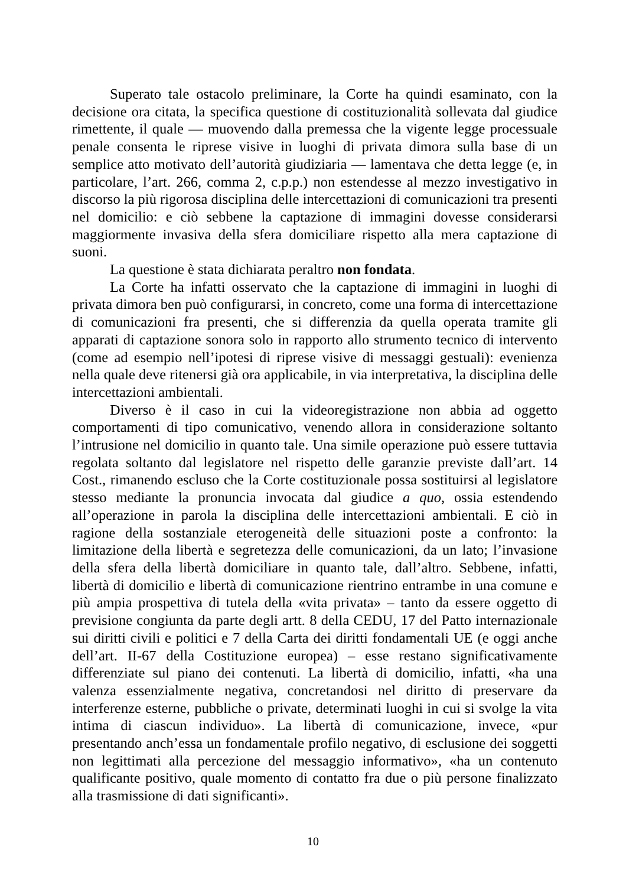Superato tale ostacolo preliminare, la Corte ha quindi esaminato, con la decisione ora citata, la specifica questione di costituzionalità sollevata dal giudice rimettente, il quale — muovendo dalla premessa che la vigente legge processuale penale consenta le riprese visive in luoghi di privata dimora sulla base di un semplice atto motivato dell’autorità giudiziaria — lamentava che detta legge (e, in particolare, l’art. 266, comma 2, c.p.p.) non estendesse al mezzo investigativo in discorso la più rigorosa disciplina delle intercettazioni di comunicazioni tra presenti nel domicilio: e ciò sebbene la captazione di immagini dovesse considerarsi maggiormente invasiva della sfera domiciliare rispetto alla mera captazione di suoni.
La questione è stata dichiarata peraltro non fondata.
La Corte ha infatti osservato che la captazione di immagini in luoghi di privata dimora ben può configurarsi, in concreto, come una forma di intercettazione di comunicazioni fra presenti, che si differenzia da quella operata tramite gli apparati di captazione sonora solo in rapporto allo strumento tecnico di intervento (come ad esempio nell’ipotesi di riprese visive di messaggi gestuali): evenienza nella quale deve ritenersi già ora applicabile, in via interpretativa, la disciplina delle intercettazioni ambientali.
Diverso è il caso in cui la videoregistrazione non abbia ad oggetto comportamenti di tipo comunicativo, venendo allora in considerazione soltanto l’intrusione nel domicilio in quanto tale. Una simile operazione può essere tuttavia regolata soltanto dal legislatore nel rispetto delle garanzie previste dall’art. 14 Cost., rimanendo escluso che la Corte costituzionale possa sostituirsi al legislatore stesso mediante la pronuncia invocata dal giudice a quo, ossia estendendo all’operazione in parola la disciplina delle intercettazioni ambientali. E ciò in ragione della sostanziale eterogeneità delle situazioni poste a confronto: la limitazione della libertà e segretezza delle comunicazioni, da un lato; l’invasione della sfera della libertà domiciliare in quanto tale, dall’altro. Sebbene, infatti, libertà di domicilio e libertà di comunicazione rientrino entrambe in una comune e più ampia prospettiva di tutela della «vita privata» – tanto da essere oggetto di previsione congiunta da parte degli artt. 8 della CEDU, 17 del Patto internazionale sui diritti civili e politici e 7 della Carta dei diritti fondamentali UE (e oggi anche dell’art. II-67 della Costituzione europea) – esse restano significativamente differenziate sul piano dei contenuti. La libertà di domicilio, infatti, «ha una valenza essenzialmente negativa, concretandosi nel diritto di preservare da interferenze esterne, pubbliche o private, determinati luoghi in cui si svolge la vita intima di ciascun individuo». La libertà di comunicazione, invece, «pur presentando anch’essa un fondamentale profilo negativo, di esclusione dei soggetti non legittimati alla percezione del messaggio informativo», «ha un contenuto qualificante positivo, quale momento di contatto fra due o più persone finalizzato alla trasmissione di dati significanti».
10